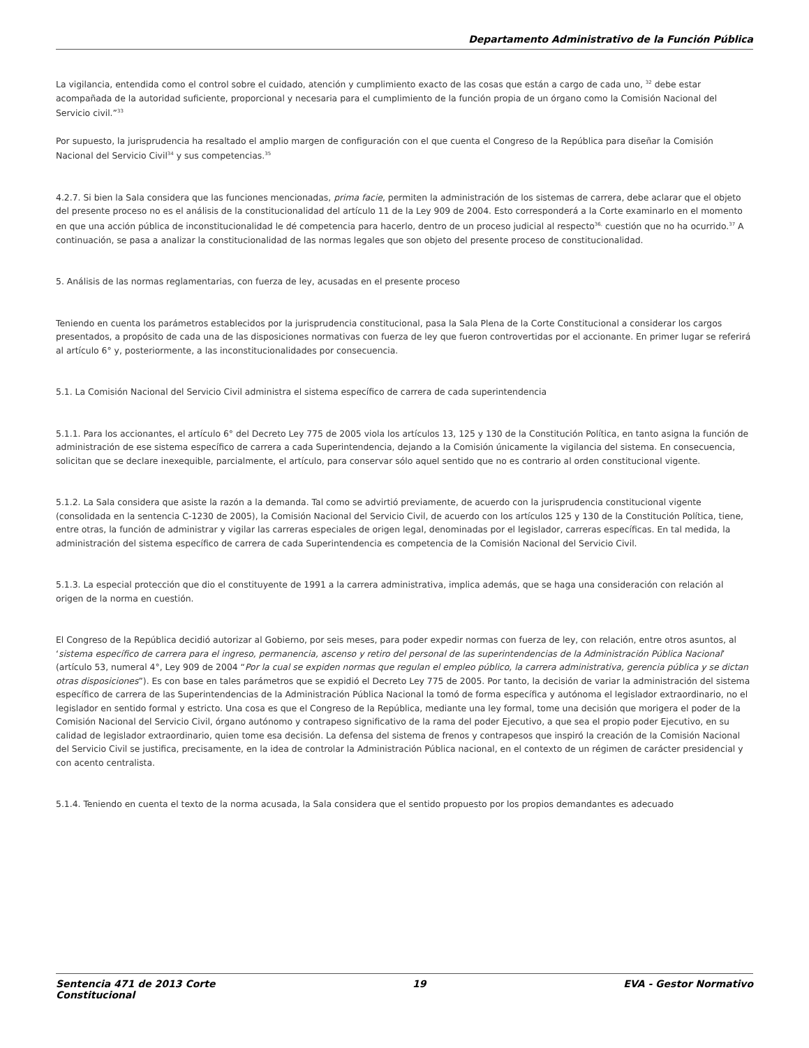Departamento Administrativo de la Función Pública
La vigilancia, entendida como el control sobre el cuidado, atención y cumplimiento exacto de las cosas que están a cargo de cada uno, <sup>32</sup> debe estar acompañada de la autoridad suficiente, proporcional y necesaria para el cumplimiento de la función propia de un órgano como la Comisión Nacional del Servicio civil.”<sup>33</sup>
Por supuesto, la jurisprudencia ha resaltado el amplio margen de configuración con el que cuenta el Congreso de la República para diseñar la Comisión Nacional del Servicio Civil<sup>34</sup> y sus competencias.<sup>35</sup>
4.2.7. Si bien la Sala considera que las funciones mencionadas, prima facie, permiten la administración de los sistemas de carrera, debe aclarar que el objeto del presente proceso no es el análisis de la constitucionalidad del artículo 11 de la Ley 909 de 2004. Esto corresponderá a la Corte examinarlo en el momento en que una acción pública de inconstitucionalidad le dé competencia para hacerlo, dentro de un proceso judicial al respecto<sup>36,</sup> cuestión que no ha ocurrido.<sup>37</sup> A continuación, se pasa a analizar la constitucionalidad de las normas legales que son objeto del presente proceso de constitucionalidad.
5. Análisis de las normas reglamentarias, con fuerza de ley, acusadas en el presente proceso
Teniendo en cuenta los parámetros establecidos por la jurisprudencia constitucional, pasa la Sala Plena de la Corte Constitucional a considerar los cargos presentados, a propósito de cada una de las disposiciones normativas con fuerza de ley que fueron controvertidas por el accionante. En primer lugar se referirá al artículo 6° y, posteriormente, a las inconstitucionalidades por consecuencia.
5.1. La Comisión Nacional del Servicio Civil administra el sistema específico de carrera de cada superintendencia
5.1.1. Para los accionantes, el artículo 6° del Decreto Ley 775 de 2005 viola los artículos 13, 125 y 130 de la Constitución Política, en tanto asigna la función de administración de ese sistema específico de carrera a cada Superintendencia, dejando a la Comisión únicamente la vigilancia del sistema. En consecuencia, solicitan que se declare inexequible, parcialmente, el artículo, para conservar sólo aquel sentido que no es contrario al orden constitucional vigente.
5.1.2. La Sala considera que asiste la razón a la demanda. Tal como se advirtió previamente, de acuerdo con la jurisprudencia constitucional vigente (consolidada en la sentencia C-1230 de 2005), la Comisión Nacional del Servicio Civil, de acuerdo con los artículos 125 y 130 de la Constitución Política, tiene, entre otras, la función de administrar y vigilar las carreras especiales de origen legal, denominadas por el legislador, carreras específicas. En tal medida, la administración del sistema específico de carrera de cada Superintendencia es competencia de la Comisión Nacional del Servicio Civil.
5.1.3. La especial protección que dio el constituyente de 1991 a la carrera administrativa, implica además, que se haga una consideración con relación al origen de la norma en cuestión.
El Congreso de la República decidió autorizar al Gobierno, por seis meses, para poder expedir normas con fuerza de ley, con relación, entre otros asuntos, al ‘sistema específico de carrera para el ingreso, permanencia, ascenso y retiro del personal de las superintendencias de la Administración Pública Nacional’ (artículo 53, numeral 4°, Ley 909 de 2004 “Por la cual se expiden normas que regulan el empleo público, la carrera administrativa, gerencia pública y se dictan otras disposiciones”). Es con base en tales parámetros que se expidió el Decreto Ley 775 de 2005. Por tanto, la decisión de variar la administración del sistema específico de carrera de las Superintendencias de la Administración Pública Nacional la tomó de forma específica y autónoma el legislador extraordinario, no el legislador en sentido formal y estricto. Una cosa es que el Congreso de la República, mediante una ley formal, tome una decisión que morigera el poder de la Comisión Nacional del Servicio Civil, órgano autónomo y contrapeso significativo de la rama del poder Ejecutivo, a que sea el propio poder Ejecutivo, en su calidad de legislador extraordinario, quien tome esa decisión. La defensa del sistema de frenos y contrapesos que inspiró la creación de la Comisión Nacional del Servicio Civil se justifica, precisamente, en la idea de controlar la Administración Pública nacional, en el contexto de un régimen de carácter presidencial y con acento centralista.
5.1.4. Teniendo en cuenta el texto de la norma acusada, la Sala considera que el sentido propuesto por los propios demandantes es adecuado
Sentencia 471 de 2013 Corte
Constitucional 19 EVA - Gestor Normativo